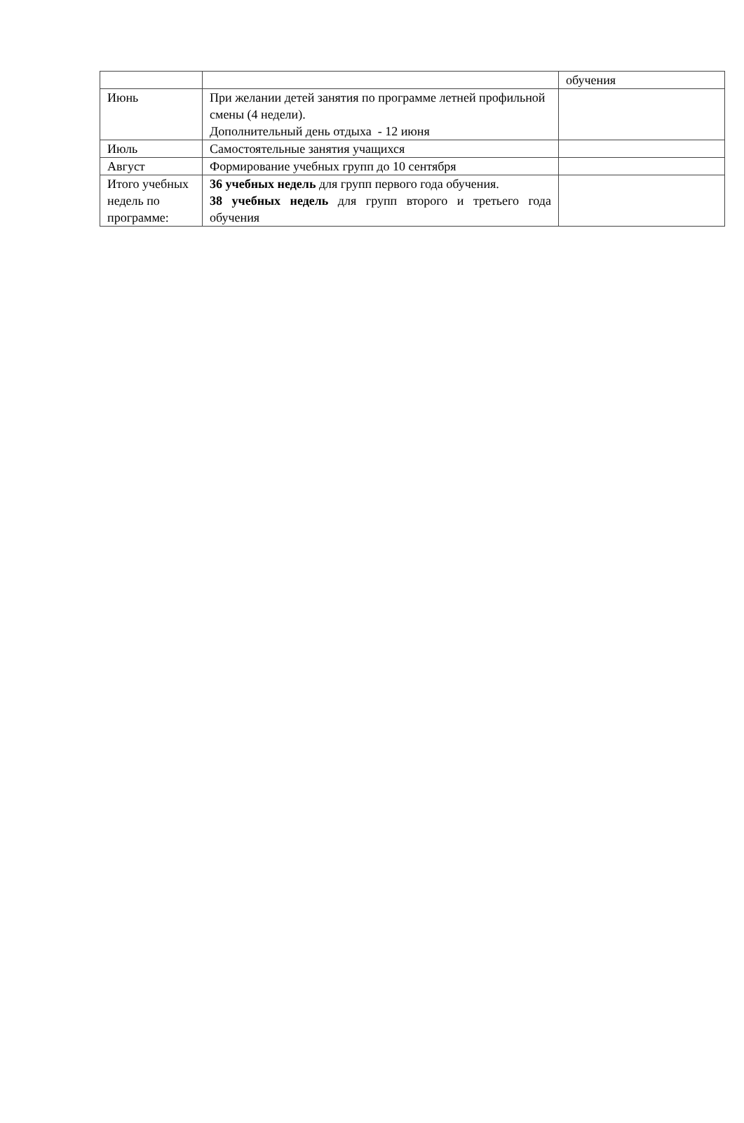| | | обучения |
| Июнь | При желании детей занятия по программе летней профильной смены (4 недели). Дополнительный день отдыха - 12 июня | |
| Июль | Самостоятельные занятия учащихся | |
| Август | Формирование учебных групп до 10 сентября | |
| Итого учебных недель по программе: | 36 учебных недель для групп первого года обучения. 38 учебных недель для групп второго и третьего года обучения | |